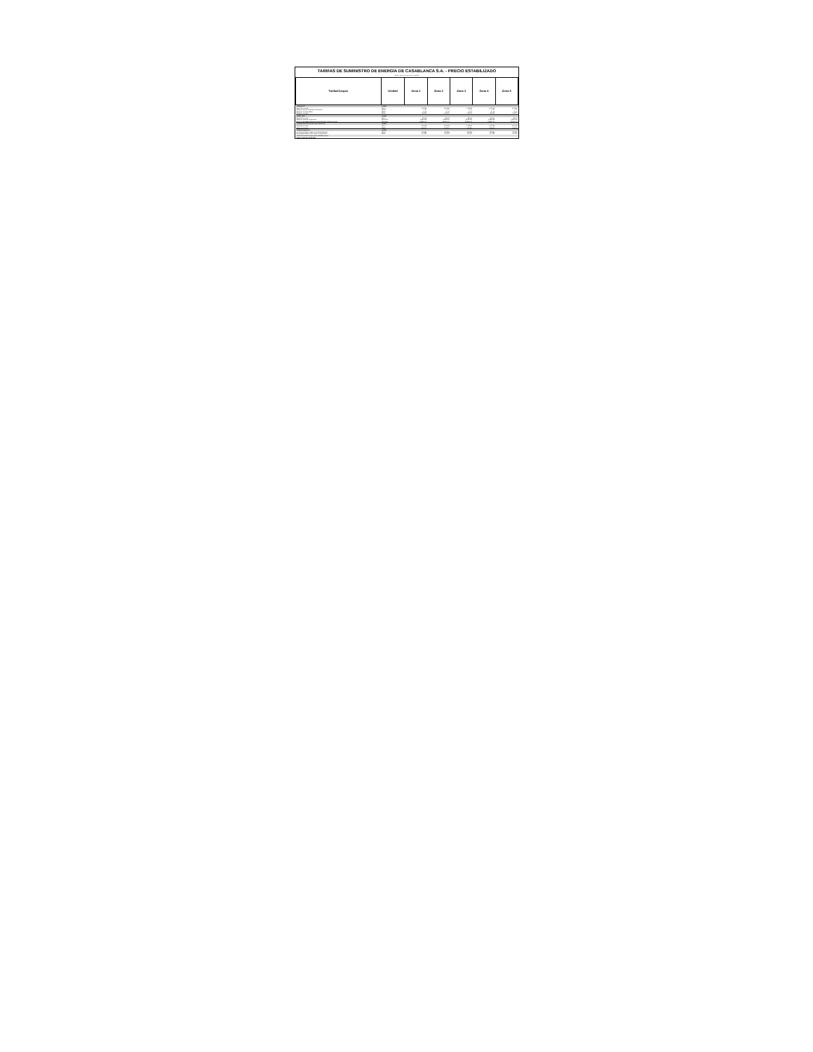TARIFAS DE SUMINISTRO DE ENERGÍA DE CASABLANCA S.A. - PRECIO ESTABILIZADO
Valores vigentes según decreto tarifario
| Tarifas/Cargos | Unidad | Zona 1 | Zona 2 | Zona 3 | Zona 4 | Zona 5 |
| --- | --- | --- | --- | --- | --- | --- |
| Tarifas BT1A | unidad | | | | | |
| Cargo fijo mensual | $/mes | 1.123,08 | 1.123,08 | 1.123,08 | 1.123,08 | 1.123,08 |
| Cargo por uso del sistema de transmisión | $/kWh | 5,725 | 5,725 | 5,725 | 5,725 | 5,725 |
| Cargo por servicio público | $/kWh | 0,750 | 0,750 | 0,750 | 0,750 | 0,750 |
| Cargo por energía | $/kWh | 138,063 | 138,063 | 138,063 | 138,063 | 138,063 |
| Tarifas TRBT | unidad | | | | | |
| Cargo fijo mensual | $/mes | 835,21 | 835,21 | 835,21 | 835,21 | 835,21 |
| Cargo por compras de potencia | $/kW/mes | 8.869,636 | 8.869,636 | 8.869,636 | 8.869,636 | 8.869,636 |
| Cargo por demanda máxima de potencia leída en horas de punta | $/kW/mes | 10.811,573 | 10.811,573 | 10.811,573 | 10.811,573 | 10.811,573 |
| Tarifas BT2, BT3, BT4, AT2, AT3, AT4, AT43 | unidad | | | | | |
| Cargo fijo mensual | $/mes | 1.123,08 | 1.123,08 | 1.123,08 | 1.123,08 | 1.123,08 |
| Cargo por energía | $/kWh | 131,305 | 131,305 | 131,305 | 131,305 | 131,305 |
| Tarifas de Inyección | unidad | | | | | |
| Energía inyectada en Baja Tensión de Distribución | $/kWh | 120,884 | 120,884 | 120,884 | 120,884 | 120,884 |
| Energía inyectada en Alta Tensión de Distribución | $/kWh | 117,903 | 117,903 | 117,903 | 117,903 | 117,903 |
| Tramos de consumo según decreto tarifario vigente. | | | | | | |
| Valores incluyen IVA del 19%. | | | | | | |